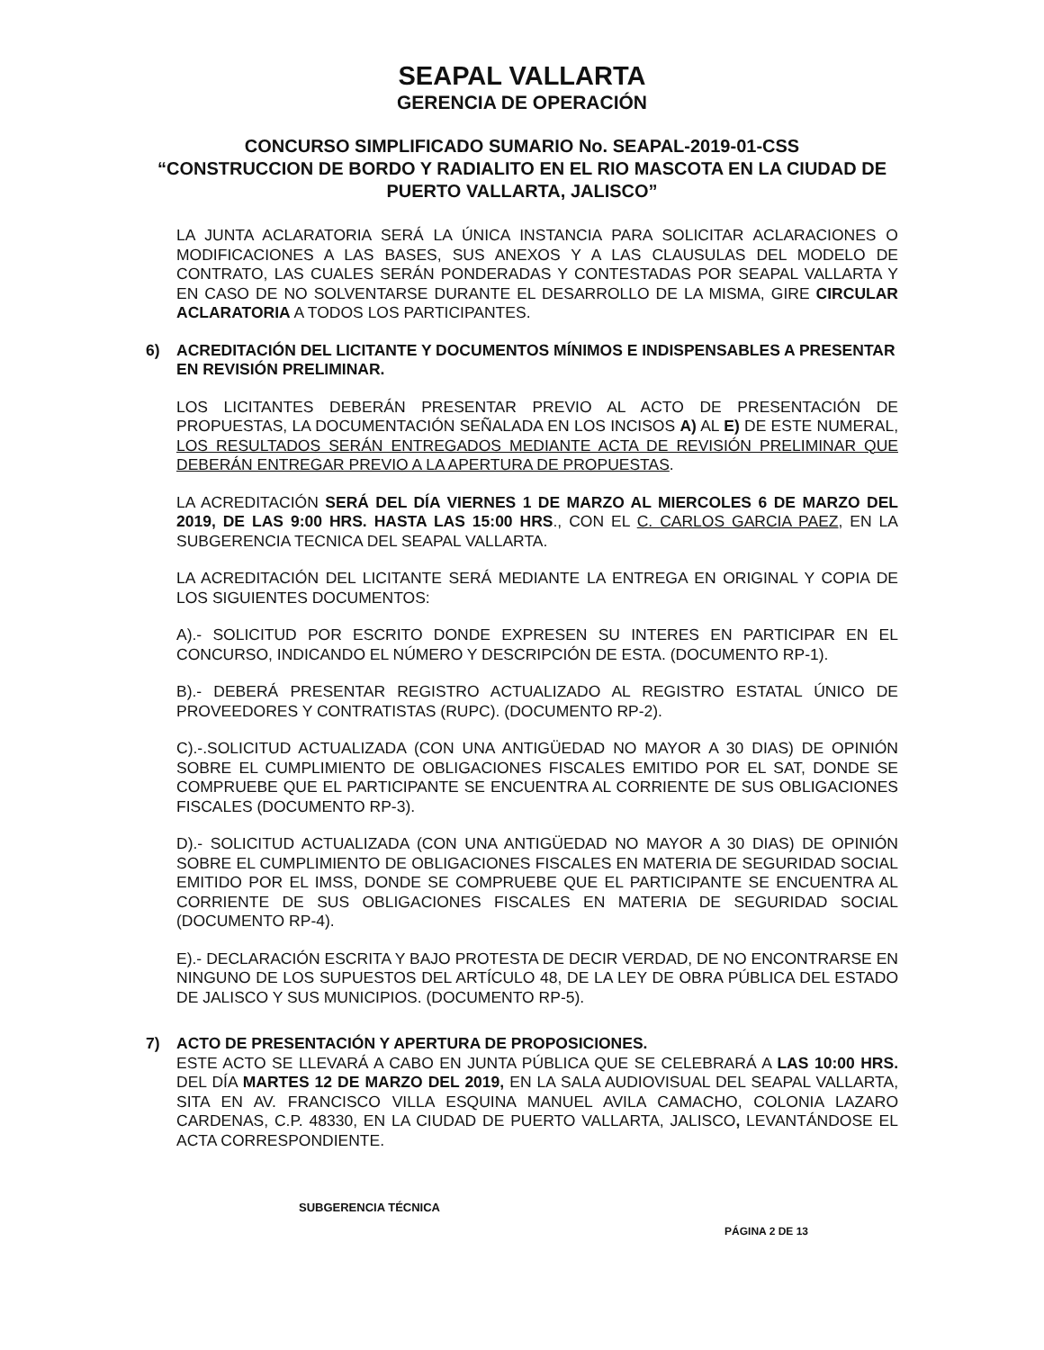SEAPAL VALLARTA
GERENCIA DE OPERACIÓN
CONCURSO SIMPLIFICADO SUMARIO No. SEAPAL-2019-01-CSS
“CONSTRUCCION DE BORDO Y RADIALITO EN EL RIO MASCOTA EN LA CIUDAD DE PUERTO VALLARTA, JALISCO”
LA JUNTA ACLARATORIA SERÁ LA ÚNICA INSTANCIA PARA SOLICITAR ACLARACIONES O MODIFICACIONES A LAS BASES, SUS ANEXOS Y A LAS CLAUSULAS DEL MODELO DE CONTRATO, LAS CUALES SERÁN PONDERADAS Y CONTESTADAS POR SEAPAL VALLARTA Y EN CASO DE NO SOLVENTARSE DURANTE EL DESARROLLO DE LA MISMA, GIRE CIRCULAR ACLARATORIA A TODOS LOS PARTICIPANTES.
6) ACREDITACIÓN DEL LICITANTE Y DOCUMENTOS MÍNIMOS E INDISPENSABLES A PRESENTAR EN REVISIÓN PRELIMINAR.
LOS LICITANTES DEBERÁN PRESENTAR PREVIO AL ACTO DE PRESENTACIÓN DE PROPUESTAS, LA DOCUMENTACIÓN SEÑALADA EN LOS INCISOS A) AL E) DE ESTE NUMERAL, LOS RESULTADOS SERÁN ENTREGADOS MEDIANTE ACTA DE REVISIÓN PRELIMINAR QUE DEBERÁN ENTREGAR PREVIO A LA APERTURA DE PROPUESTAS.
LA ACREDITACIÓN SERÁ DEL DÍA VIERNES 1 DE MARZO AL MIERCOLES 6 DE MARZO DEL 2019, DE LAS 9:00 HRS. HASTA LAS 15:00 HRS., CON EL C. CARLOS GARCIA PAEZ, EN LA SUBGERENCIA TECNICA DEL SEAPAL VALLARTA.
LA ACREDITACIÓN DEL LICITANTE SERÁ MEDIANTE LA ENTREGA EN ORIGINAL Y COPIA DE LOS SIGUIENTES DOCUMENTOS:
A).- SOLICITUD POR ESCRITO DONDE EXPRESEN SU INTERES EN PARTICIPAR EN EL CONCURSO, INDICANDO EL NÚMERO Y DESCRIPCIÓN DE ESTA. (DOCUMENTO RP-1).
B).- DEBERÁ PRESENTAR REGISTRO ACTUALIZADO AL REGISTRO ESTATAL ÚNICO DE PROVEEDORES Y CONTRATISTAS (RUPC). (DOCUMENTO RP-2).
C).-.SOLICITUD ACTUALIZADA (CON UNA ANTIGÜEDAD NO MAYOR A 30 DIAS) DE OPINIÓN SOBRE EL CUMPLIMIENTO DE OBLIGACIONES FISCALES EMITIDO POR EL SAT, DONDE SE COMPRUEBE QUE EL PARTICIPANTE SE ENCUENTRA AL CORRIENTE DE SUS OBLIGACIONES FISCALES (DOCUMENTO RP-3).
D).- SOLICITUD ACTUALIZADA (CON UNA ANTIGÜEDAD NO MAYOR A 30 DIAS) DE OPINIÓN SOBRE EL CUMPLIMIENTO DE OBLIGACIONES FISCALES EN MATERIA DE SEGURIDAD SOCIAL EMITIDO POR EL IMSS, DONDE SE COMPRUEBE QUE EL PARTICIPANTE SE ENCUENTRA AL CORRIENTE DE SUS OBLIGACIONES FISCALES EN MATERIA DE SEGURIDAD SOCIAL (DOCUMENTO RP-4).
E).- DECLARACIÓN ESCRITA Y BAJO PROTESTA DE DECIR VERDAD, DE NO ENCONTRARSE EN NINGUNO DE LOS SUPUESTOS DEL ARTÍCULO 48, DE LA LEY DE OBRA PÚBLICA DEL ESTADO DE JALISCO Y SUS MUNICIPIOS. (DOCUMENTO RP-5).
7) ACTO DE PRESENTACIÓN Y APERTURA DE PROPOSICIONES.
ESTE ACTO SE LLEVARÁ A CABO EN JUNTA PÚBLICA QUE SE CELEBRARÁ A LAS 10:00 HRS. DEL DÍA MARTES 12 DE MARZO DEL 2019, EN LA SALA AUDIOVISUAL DEL SEAPAL VALLARTA, SITA EN AV. FRANCISCO VILLA ESQUINA MANUEL AVILA CAMACHO, COLONIA LAZARO CARDENAS, C.P. 48330, EN LA CIUDAD DE PUERTO VALLARTA, JALISCO, LEVANTÁNDOSE EL ACTA CORRESPONDIENTE.
SUBGERENCIA TÉCNICA
PÁGINA 2 DE 13